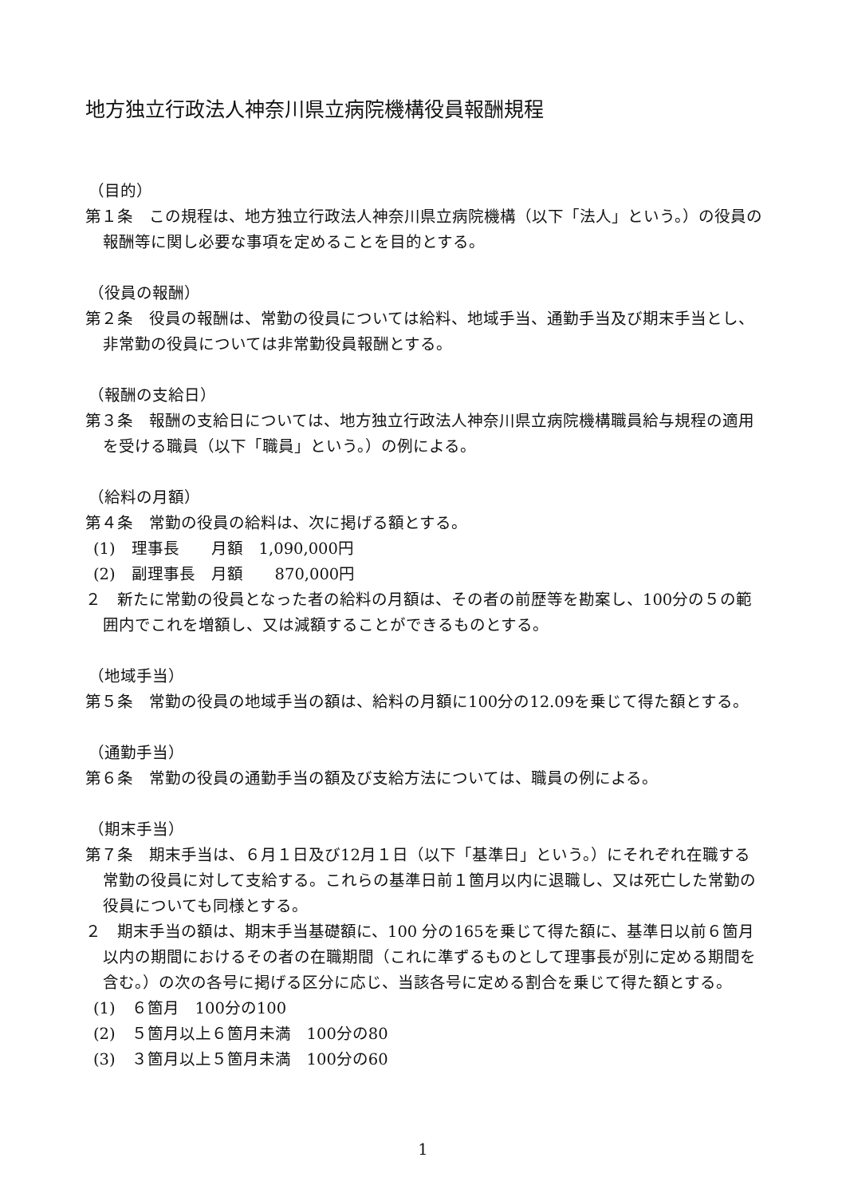地方独立行政法人神奈川県立病院機構役員報酬規程
（目的）
第１条　この規程は、地方独立行政法人神奈川県立病院機構（以下「法人」という。）の役員の報酬等に関し必要な事項を定めることを目的とする。
（役員の報酬）
第２条　役員の報酬は、常勤の役員については給料、地域手当、通勤手当及び期末手当とし、非常勤の役員については非常勤役員報酬とする。
（報酬の支給日）
第３条　報酬の支給日については、地方独立行政法人神奈川県立病院機構職員給与規程の適用を受ける職員（以下「職員」という。）の例による。
（給料の月額）
第４条　常勤の役員の給料は、次に掲げる額とする。
(1)　理事長　　月額　1,090,000円
(2)　副理事長　月額　　870,000円
２　新たに常勤の役員となった者の給料の月額は、その者の前歴等を勘案し、100分の５の範囲内でこれを増額し、又は減額することができるものとする。
（地域手当）
第５条　常勤の役員の地域手当の額は、給料の月額に100分の12.09を乗じて得た額とする。
（通勤手当）
第６条　常勤の役員の通勤手当の額及び支給方法については、職員の例による。
（期末手当）
第７条　期末手当は、６月１日及び12月１日（以下「基準日」という。）にそれぞれ在職する常勤の役員に対して支給する。これらの基準日前１箇月以内に退職し、又は死亡した常勤の役員についても同様とする。
２　期末手当の額は、期末手当基礎額に、100 分の165を乗じて得た額に、基準日以前６箇月以内の期間におけるその者の在職期間（これに準ずるものとして理事長が別に定める期間を含む。）の次の各号に掲げる区分に応じ、当該各号に定める割合を乗じて得た額とする。
(1)　６箇月　100分の100
(2)　５箇月以上６箇月未満　100分の80
(3)　３箇月以上５箇月未満　100分の60
1